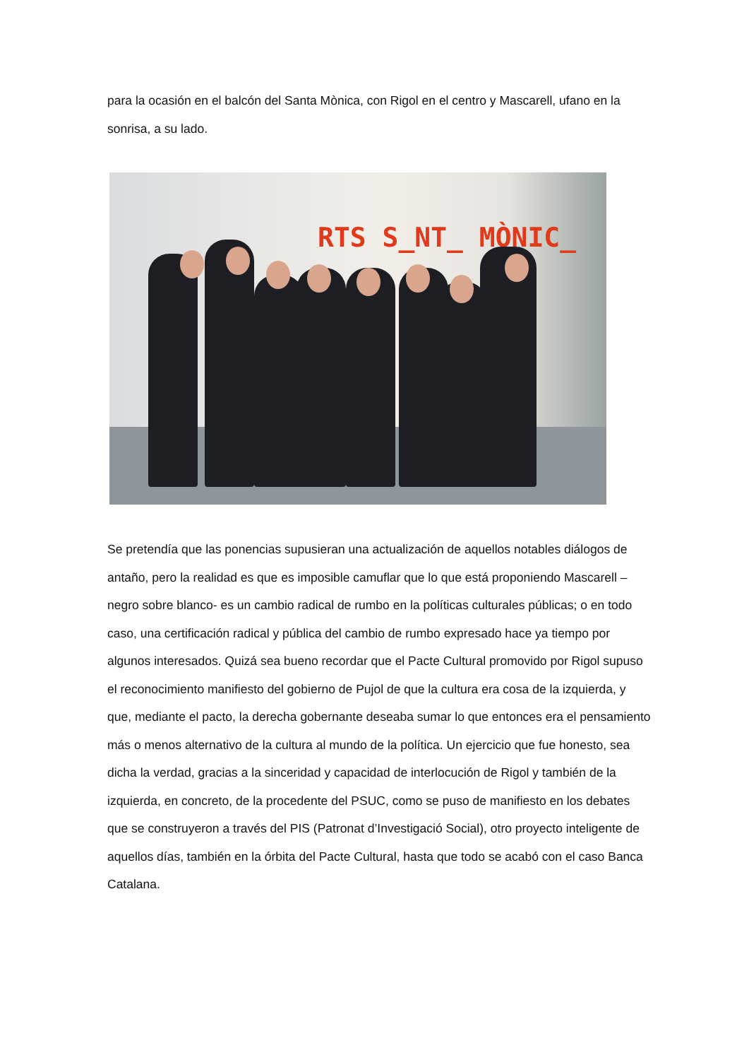para la ocasión en el balcón del Santa Mònica, con Rigol en el centro y Mascarell, ufano en la sonrisa, a su lado.
RTS S_NT_ MÒNIC_
Se pretendía que las ponencias supusieran una actualización de aquellos notables diálogos de antaño, pero la realidad es que es imposible camuflar que lo que está proponiendo Mascarell –negro sobre blanco- es un cambio radical de rumbo en la políticas culturales públicas; o en todo caso, una certificación radical y pública del cambio de rumbo expresado hace ya tiempo por algunos interesados. Quizá sea bueno recordar que el Pacte Cultural promovido por Rigol supuso el reconocimiento manifiesto del gobierno de Pujol de que la cultura era cosa de la izquierda, y que, mediante el pacto, la derecha gobernante deseaba sumar lo que entonces era el pensamiento más o menos alternativo de la cultura al mundo de la política. Un ejercicio que fue honesto, sea dicha la verdad, gracias a la sinceridad y capacidad de interlocución de Rigol y también de la izquierda, en concreto, de la procedente del PSUC, como se puso de manifiesto en los debates que se construyeron a través del PIS (Patronat d’Investigació Social), otro proyecto inteligente de aquellos días, también en la órbita del Pacte Cultural, hasta que todo se acabó con el caso Banca Catalana.